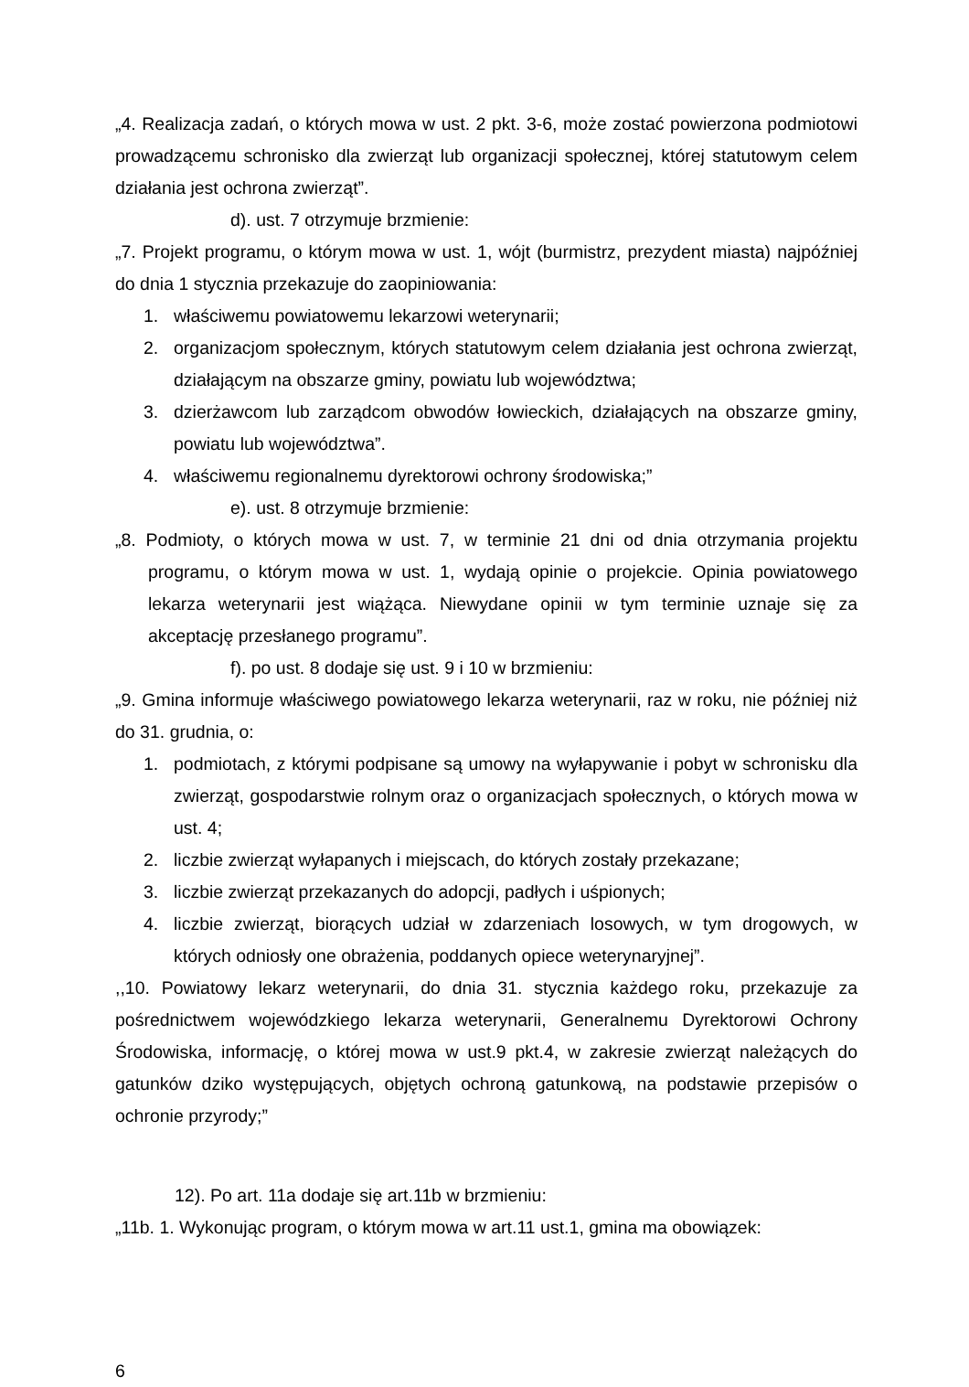„4. Realizacja zadań, o których mowa w ust. 2 pkt. 3-6, może zostać powierzona podmiotowi prowadzącemu schronisko dla zwierząt lub organizacji społecznej, której statutowym celem działania jest ochrona zwierząt”.
d). ust. 7 otrzymuje brzmienie:
„7. Projekt programu, o którym mowa w ust. 1, wójt (burmistrz, prezydent miasta) najpóźniej do dnia 1 stycznia przekazuje do zaopiniowania:
1. właściwemu powiatowemu lekarzowi weterynarii;
2. organizacjom społecznym, których statutowym celem działania jest ochrona zwierząt, działającym na obszarze gminy, powiatu lub województwa;
3. dzierżawcom lub zarządcom obwodów łowieckich, działających na obszarze gminy, powiatu lub województwa”.
4. właściwemu regionalnemu dyrektorowi ochrony środowiska;”
e). ust. 8 otrzymuje brzmienie:
„8. Podmioty, o których mowa w ust. 7, w terminie 21 dni od dnia otrzymania projektu programu, o którym mowa w ust. 1, wydają opinie o projekcie. Opinia powiatowego lekarza weterynarii jest wiążąca. Niewydane opinii w tym terminie uznaje się za akceptację przesłanego programu”.
f). po ust. 8 dodaje się ust. 9 i 10 w brzmieniu:
„9. Gmina informuje właściwego powiatowego lekarza weterynarii, raz w roku, nie później niż do 31. grudnia, o:
1. podmiotach, z którymi podpisane są umowy na wyłapywanie i pobyt w schronisku dla zwierząt, gospodarstwie rolnym oraz o organizacjach społecznych, o których mowa w ust. 4;
2. liczbie zwierząt wyłapanych i miejscach, do których zostały przekazane;
3. liczbie zwierząt przekazanych do adopcji, padłych i uśpionych;
4. liczbie zwierząt, biorących udział w zdarzeniach losowych, w tym drogowych, w których odniosły one obrażenia, poddanych opiece weterynaryjnej”.
,,10. Powiatowy lekarz weterynarii, do dnia 31. stycznia każdego roku, przekazuje za pośrednictwem wojewódzkiego lekarza weterynarii, Generalnemu Dyrektorowi Ochrony Środowiska, informację, o której mowa w ust.9 pkt.4, w zakresie zwierząt należących do gatunków dziko występujących, objętych ochroną gatunkową, na podstawie przepisów o ochronie przyrody;”
12). Po art. 11a dodaje się art.11b w brzmieniu:
„11b. 1. Wykonując program, o którym mowa w art.11 ust.1, gmina ma obowiązek:
6